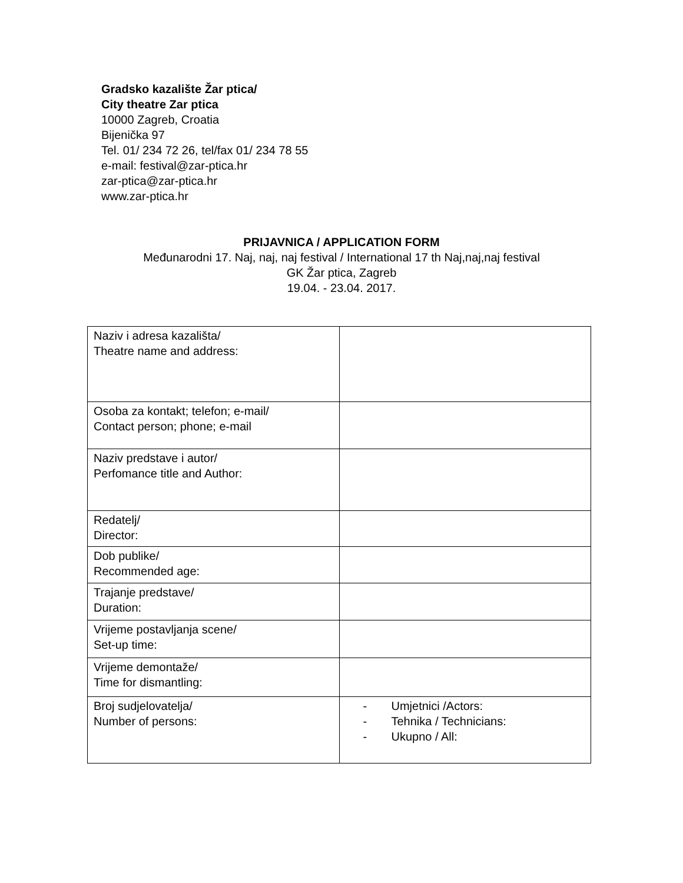Gradsko kazalište Žar ptica/
City theatre Zar ptica
10000 Zagreb, Croatia
Bijenička 97
Tel. 01/ 234 72 26, tel/fax 01/ 234 78 55
e-mail: festival@zar-ptica.hr
zar-ptica@zar-ptica.hr
www.zar-ptica.hr
PRIJAVNICA / APPLICATION FORM
Međunarodni 17. Naj, naj, naj festival / International 17 th Naj,naj,naj festival
GK Žar ptica, Zagreb
19.04. - 23.04. 2017.
| Naziv i adresa kazališta/ Theatre name and address: | |
| Osoba za kontakt; telefon; e-mail/ Contact person; phone; e-mail | |
| Naziv predstave i autor/ Perfomance title and Author: | |
| Redatelj/ Director: | |
| Dob publike/ Recommended age: | |
| Trajanje predstave/ Duration: | |
| Vrijeme postavljanja scene/ Set-up time: | |
| Vrijeme demontaže/ Time for dismantling: | |
| Broj sudjelovatelja/ Number of persons: | - Umjetnici /Actors: - Tehnika / Technicians: - Ukupno / All: |